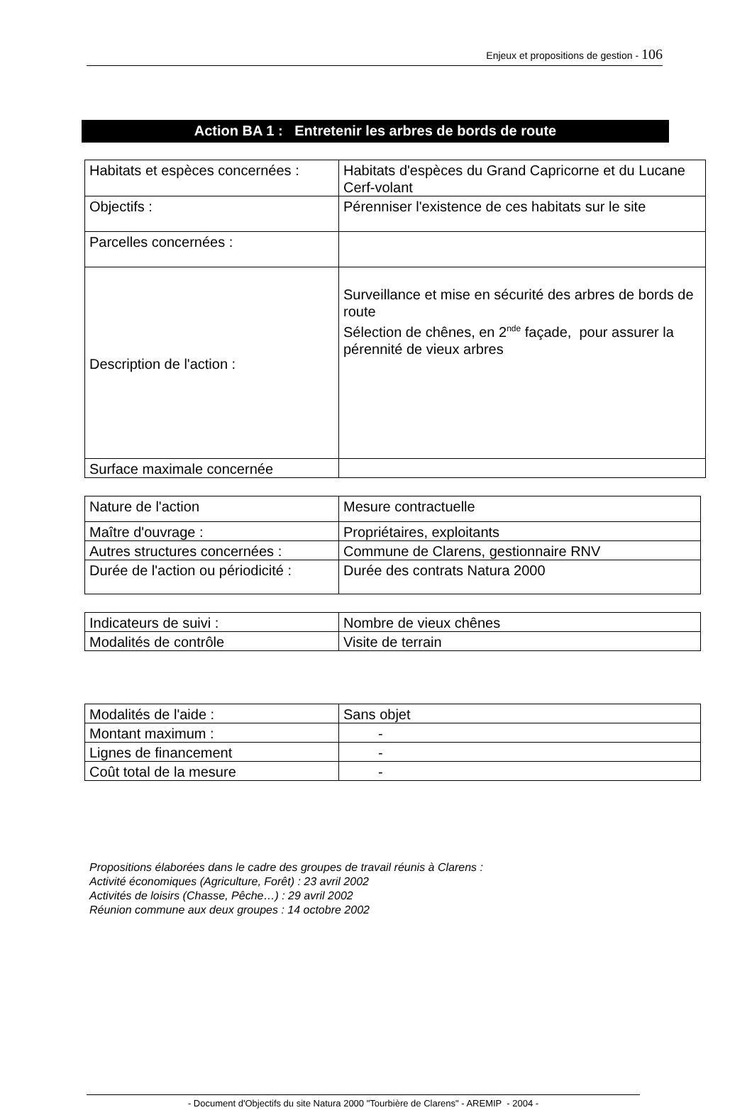Enjeux et propositions de gestion - 106
Action BA 1 : Entretenir les arbres de bords de route
| Habitats et espèces concernées : | Habitats d'espèces du Grand Capricorne et du Lucane Cerf-volant |
| Objectifs : | Pérenniser l'existence de ces habitats sur le site |
| Parcelles concernées : | |
| Description de l'action : | Surveillance et mise en sécurité des arbres de bords de route Sélection de chênes, en 2<sup>nde</sup> façade, pour assurer la pérennité de vieux arbres |
| Surface maximale concernée | |
| Nature de l'action | Mesure contractuelle |
| Maître d'ouvrage : | Propriétaires, exploitants |
| Autres structures concernées : | Commune de Clarens, gestionnaire RNV |
| Durée de l'action ou périodicité : | Durée des contrats Natura 2000 |
| Indicateurs de suivi : | Nombre de vieux chênes |
| Modalités de contrôle | Visite de terrain |
| Modalités de l'aide : | Sans objet |
| Montant maximum : | - |
| Lignes de financement | - |
| Coût total de la mesure | - |
Propositions élaborées dans le cadre des groupes de travail réunis à Clarens :
Activité économiques (Agriculture, Forêt) : 23 avril 2002
Activités de loisirs (Chasse, Pêche…) : 29 avril 2002
Réunion commune aux deux groupes : 14 octobre 2002
- Document d'Objectifs du site Natura 2000 "Tourbière de Clarens" - AREMIP - 2004 -